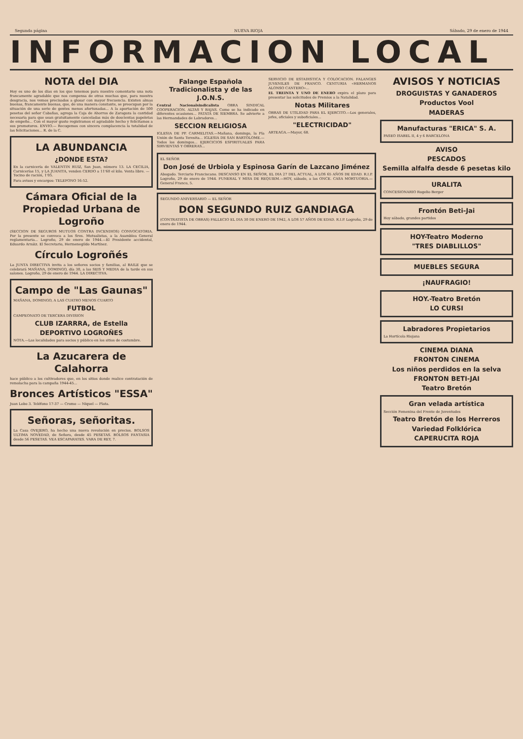Segunda página NUEVA RIOJA Sábado, 29 de enero de 1944
INFORMACION LOCAL
NOTA del DIA
Hoy es uno de los días en los que tenemos para nuestro comentario una nota francamente agradable que nos compensa de otras muchas que, para nuestra desgracia, nos vemos precisados a glosar con mayor frecuencia. Existen almas buenas, francamente buenas, que, de una manera constante, se preocupan por la situación de una serie de gentes menos afortunadas... A la aportación de 500 pesetas del señor Cabañas, agrega la Caja de Ahorros de Zaragoza la cantidad necesaria para que sean gratuitamente canceladas más de doscientas papeletas de empeño... Con el mayor gusto registramos el agradable hecho y felicitamos a sus promotores. ENVIO.— Recogemos con sincera complacencia la totalidad de las felicitaciones... R. de la C.
LA ABUNDANCIA
¿DONDE ESTA?
En la carnicería de VALENTIN RUIZ, San Juan, número 13. LA CECILIA, Carnicerías 15, y LA JUANITA, venden CERDO a 11'60 el kilo. Venta libre. — Tocino de ración, 1'05.
Para avisos y encargos: TELEFONO 16-52.
Cámara Oficial de la Propiedad Urbana de Logroño
(SECCION DE SEGUROS MUTUOS CONTRA INCENDIOS) CONVOCATORIA. Por la presente se convoca a los Sres. Mutualistas, a la Asamblea General reglamentaria... Logroño, 29 de enero de 1944.—El Presidente accidental, Eduardo Arnáiz. El Secretario, Hermenegildo Martínez.
Círculo Logroñés
La JUNTA DIRECTIVA invita a los señores socios y familias, al BAILE que se celebrará MAÑANA, DOMINGO, día 30, a las SEIS Y MEDIA de la tarde en sus salones. Logroño, 29 de enero de 1944. LA DIRECTIVA.
Campo de "Las Gaunas"
MAÑANA, DOMINGO, A LAS CUATRO MENOS CUARTO
FUTBOL
CAMPEONATO DE TERCERA DIVISION
CLUB IZARRRA, de Estella
DEPORTIVO LOGROÑES
NOTA.—Las localidades para socios y público en los sitios de costumbre.
La Azucarera de Calahorra
hace público a los cultivadores que, en los sitios donde realice contratación de remolacha para la campaña 1944-45...
Bronces Artísticos "ESSA"
Juan Lobo 3. Teléfono 17-37 — Cromo — Níquel — Plata.
Señoras, señoritas.
La Casa OVEJERO, ha hecho una nueva revolución en precios. BOLSOS ULTIMA NOVEDAD, de Señora, desde 45 PESETAS. BOLSOS FANTASIA desde 56 PESETAS. VEA ESCAPARATES. VARA DE REY, 7.
Falange Española Tradicionalista y de las J.O.N.S.
Central Nacionalsindicalista OBRA SINDICAL COOPERACION. ALTAS Y BAJAS. Como se ha indicado en diferentes ocasiones... PATATA DE SIEMBRA. Se advierte a las Hermandades de Labradores...
SECCION RELIGIOSA
IGLESIA DE PP. CARMELITAS.—Mañana, domingo, la Pía Unión de Santa Teresita... IGLESIA DE SAN BARTOLOME.—Todos los domingos... EJERCICIOS ESPIRITUALES PARA SIRVIENTAS Y OBRERAS...
SERVICIO DE ESTADISTICA Y COLOCACION. FALANGES JUVENILES DE FRANCO. CENTURIA «HERMANOS ALONSO CANTERO»...
EL TREINTA Y UNO DE ENERO expira el plazo para presentar las solicitudes de Premios a la Natalidad.
Notas Militares
OBRAS DE UTILIDAD PARA EL EJERCITO.—Los generales, jefes, oficiales y suboficiales...
"ELECTRICIDAD"
ARTEAGA.—Mayor, 68.
EL SEÑOR
Don José de Urbiola y Espinosa Garín de Lazcano Jiménez
Abogado. Terciario Franciscano. DESCANSO EN EL SEÑOR, EL DIA 27 DEL ACTUAL, A LOS 65 AÑOS DE EDAD. R.I.P. Logroño, 29 de enero de 1944. FUNERAL Y MISA DE REQUIEM.—HOY, sábado, a las ONCE. CASA MORTUORIA.—General Franco, 5.
SEGUNDO ANIVERSARIO — EL SEÑOR
DON SEGUNDO RUIZ GANDIAGA
(CONTRATISTA DE OBRAS) FALLECIO EL DIA 30 DE ENERO DE 1942, A LOS 57 AÑOS DE EDAD. R.I.P. Logroño, 29 de enero de 1944.
AVISOS Y NOTICIAS
DROGUISTAS Y GANADEROS
Productos Vool
MADERAS
Manufacturas "ERICA" S. A.
PASEO ISABEL II, 4 y 6 BARCELONA
AVISO
PESCADOS
Semilla alfalfa desde 6 pesetas kilo
URALITA
CONCESIONARIO Rogelio Berger
Frontón Beti-Jai
Hoy sábado, grandes partidos
HOY-Teatro Moderno
"TRES DIABLILLOS"
MUEBLES SEGURA
¡NAUFRAGIO!
HOY.-Teatro Bretón
LO CURSI
Labradores Propietarios
La Hortícola Riojana
CINEMA DIANA
FRONTON CINEMA
Los niños perdidos en la selva
FRONTON BETI-JAI
Teatro Bretón
Gran velada artística
Sección Femenina del Frente de Juventudes
Teatro Bretón de los Herreros
Variedad Folklórica
CAPERUCITA ROJA